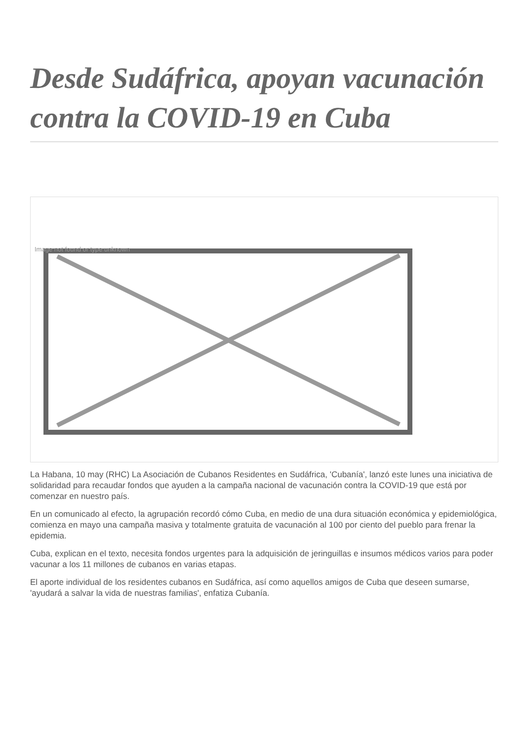Desde Sudáfrica, apoyan vacunación contra la COVID-19 en Cuba
Image not found or type unknown
La Habana, 10 may (RHC) La Asociación de Cubanos Residentes en Sudáfrica, 'Cubanía', lanzó este lunes una iniciativa de solidaridad para recaudar fondos que ayuden a la campaña nacional de vacunación contra la COVID-19 que está por comenzar en nuestro país.
En un comunicado al efecto, la agrupación recordó cómo Cuba, en medio de una dura situación económica y epidemiológica, comienza en mayo una campaña masiva y totalmente gratuita de vacunación al 100 por ciento del pueblo para frenar la epidemia.
Cuba, explican en el texto, necesita fondos urgentes para la adquisición de jeringuillas e insumos médicos varios para poder vacunar a los 11 millones de cubanos en varias etapas.
El aporte individual de los residentes cubanos en Sudáfrica, así como aquellos amigos de Cuba que deseen sumarse, 'ayudará a salvar la vida de nuestras familias', enfatiza Cubanía.